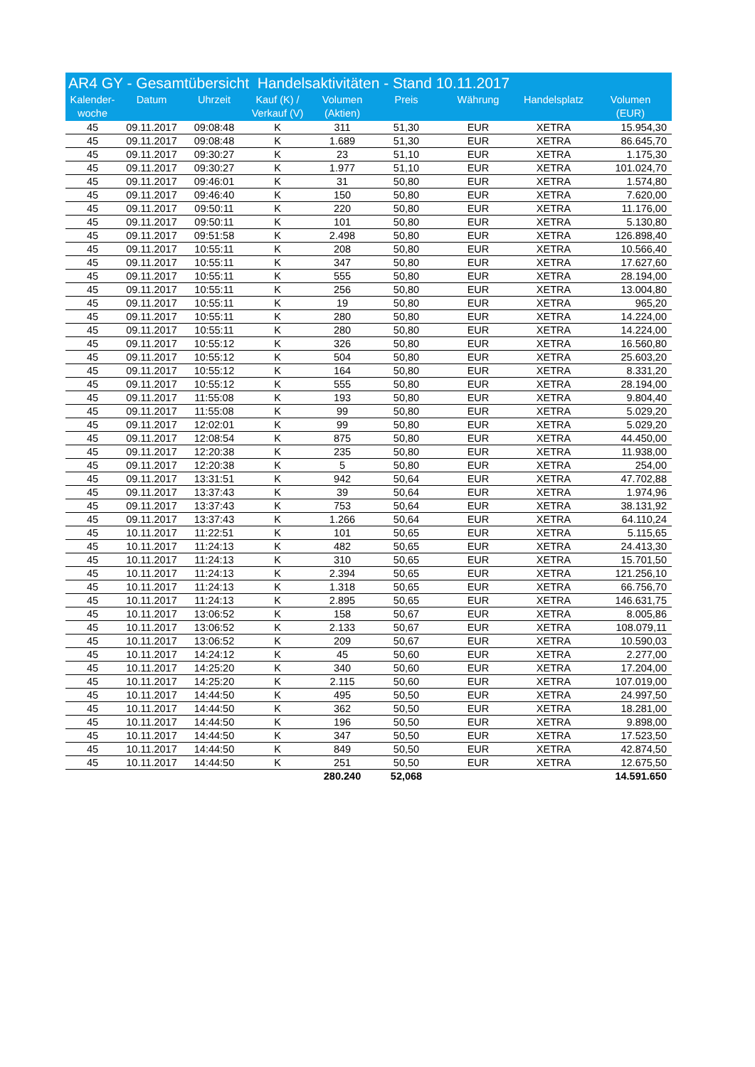AR4 GY - Gesamtübersicht Handelsaktivitäten - Stand 10.11.2017
| Kalender- woche | Datum | Uhrzeit | Kauf (K) / Verkauf (V) | Volumen (Aktien) | Preis | Währung | Handelsplatz | Volumen (EUR) |
| --- | --- | --- | --- | --- | --- | --- | --- | --- |
| 45 | 09.11.2017 | 09:08:48 | K | 311 | 51,30 | EUR | XETRA | 15.954,30 |
| 45 | 09.11.2017 | 09:08:48 | K | 1.689 | 51,30 | EUR | XETRA | 86.645,70 |
| 45 | 09.11.2017 | 09:30:27 | K | 23 | 51,10 | EUR | XETRA | 1.175,30 |
| 45 | 09.11.2017 | 09:30:27 | K | 1.977 | 51,10 | EUR | XETRA | 101.024,70 |
| 45 | 09.11.2017 | 09:46:01 | K | 31 | 50,80 | EUR | XETRA | 1.574,80 |
| 45 | 09.11.2017 | 09:46:40 | K | 150 | 50,80 | EUR | XETRA | 7.620,00 |
| 45 | 09.11.2017 | 09:50:11 | K | 220 | 50,80 | EUR | XETRA | 11.176,00 |
| 45 | 09.11.2017 | 09:50:11 | K | 101 | 50,80 | EUR | XETRA | 5.130,80 |
| 45 | 09.11.2017 | 09:51:58 | K | 2.498 | 50,80 | EUR | XETRA | 126.898,40 |
| 45 | 09.11.2017 | 10:55:11 | K | 208 | 50,80 | EUR | XETRA | 10.566,40 |
| 45 | 09.11.2017 | 10:55:11 | K | 347 | 50,80 | EUR | XETRA | 17.627,60 |
| 45 | 09.11.2017 | 10:55:11 | K | 555 | 50,80 | EUR | XETRA | 28.194,00 |
| 45 | 09.11.2017 | 10:55:11 | K | 256 | 50,80 | EUR | XETRA | 13.004,80 |
| 45 | 09.11.2017 | 10:55:11 | K | 19 | 50,80 | EUR | XETRA | 965,20 |
| 45 | 09.11.2017 | 10:55:11 | K | 280 | 50,80 | EUR | XETRA | 14.224,00 |
| 45 | 09.11.2017 | 10:55:11 | K | 280 | 50,80 | EUR | XETRA | 14.224,00 |
| 45 | 09.11.2017 | 10:55:12 | K | 326 | 50,80 | EUR | XETRA | 16.560,80 |
| 45 | 09.11.2017 | 10:55:12 | K | 504 | 50,80 | EUR | XETRA | 25.603,20 |
| 45 | 09.11.2017 | 10:55:12 | K | 164 | 50,80 | EUR | XETRA | 8.331,20 |
| 45 | 09.11.2017 | 10:55:12 | K | 555 | 50,80 | EUR | XETRA | 28.194,00 |
| 45 | 09.11.2017 | 11:55:08 | K | 193 | 50,80 | EUR | XETRA | 9.804,40 |
| 45 | 09.11.2017 | 11:55:08 | K | 99 | 50,80 | EUR | XETRA | 5.029,20 |
| 45 | 09.11.2017 | 12:02:01 | K | 99 | 50,80 | EUR | XETRA | 5.029,20 |
| 45 | 09.11.2017 | 12:08:54 | K | 875 | 50,80 | EUR | XETRA | 44.450,00 |
| 45 | 09.11.2017 | 12:20:38 | K | 235 | 50,80 | EUR | XETRA | 11.938,00 |
| 45 | 09.11.2017 | 12:20:38 | K | 5 | 50,80 | EUR | XETRA | 254,00 |
| 45 | 09.11.2017 | 13:31:51 | K | 942 | 50,64 | EUR | XETRA | 47.702,88 |
| 45 | 09.11.2017 | 13:37:43 | K | 39 | 50,64 | EUR | XETRA | 1.974,96 |
| 45 | 09.11.2017 | 13:37:43 | K | 753 | 50,64 | EUR | XETRA | 38.131,92 |
| 45 | 09.11.2017 | 13:37:43 | K | 1.266 | 50,64 | EUR | XETRA | 64.110,24 |
| 45 | 10.11.2017 | 11:22:51 | K | 101 | 50,65 | EUR | XETRA | 5.115,65 |
| 45 | 10.11.2017 | 11:24:13 | K | 482 | 50,65 | EUR | XETRA | 24.413,30 |
| 45 | 10.11.2017 | 11:24:13 | K | 310 | 50,65 | EUR | XETRA | 15.701,50 |
| 45 | 10.11.2017 | 11:24:13 | K | 2.394 | 50,65 | EUR | XETRA | 121.256,10 |
| 45 | 10.11.2017 | 11:24:13 | K | 1.318 | 50,65 | EUR | XETRA | 66.756,70 |
| 45 | 10.11.2017 | 11:24:13 | K | 2.895 | 50,65 | EUR | XETRA | 146.631,75 |
| 45 | 10.11.2017 | 13:06:52 | K | 158 | 50,67 | EUR | XETRA | 8.005,86 |
| 45 | 10.11.2017 | 13:06:52 | K | 2.133 | 50,67 | EUR | XETRA | 108.079,11 |
| 45 | 10.11.2017 | 13:06:52 | K | 209 | 50,67 | EUR | XETRA | 10.590,03 |
| 45 | 10.11.2017 | 14:24:12 | K | 45 | 50,60 | EUR | XETRA | 2.277,00 |
| 45 | 10.11.2017 | 14:25:20 | K | 340 | 50,60 | EUR | XETRA | 17.204,00 |
| 45 | 10.11.2017 | 14:25:20 | K | 2.115 | 50,60 | EUR | XETRA | 107.019,00 |
| 45 | 10.11.2017 | 14:44:50 | K | 495 | 50,50 | EUR | XETRA | 24.997,50 |
| 45 | 10.11.2017 | 14:44:50 | K | 362 | 50,50 | EUR | XETRA | 18.281,00 |
| 45 | 10.11.2017 | 14:44:50 | K | 196 | 50,50 | EUR | XETRA | 9.898,00 |
| 45 | 10.11.2017 | 14:44:50 | K | 347 | 50,50 | EUR | XETRA | 17.523,50 |
| 45 | 10.11.2017 | 14:44:50 | K | 849 | 50,50 | EUR | XETRA | 42.874,50 |
| 45 | 10.11.2017 | 14:44:50 | K | 251 | 50,50 | EUR | XETRA | 12.675,50 |
| | | | | 280.240 | 52,068 | | | 14.591.650 |